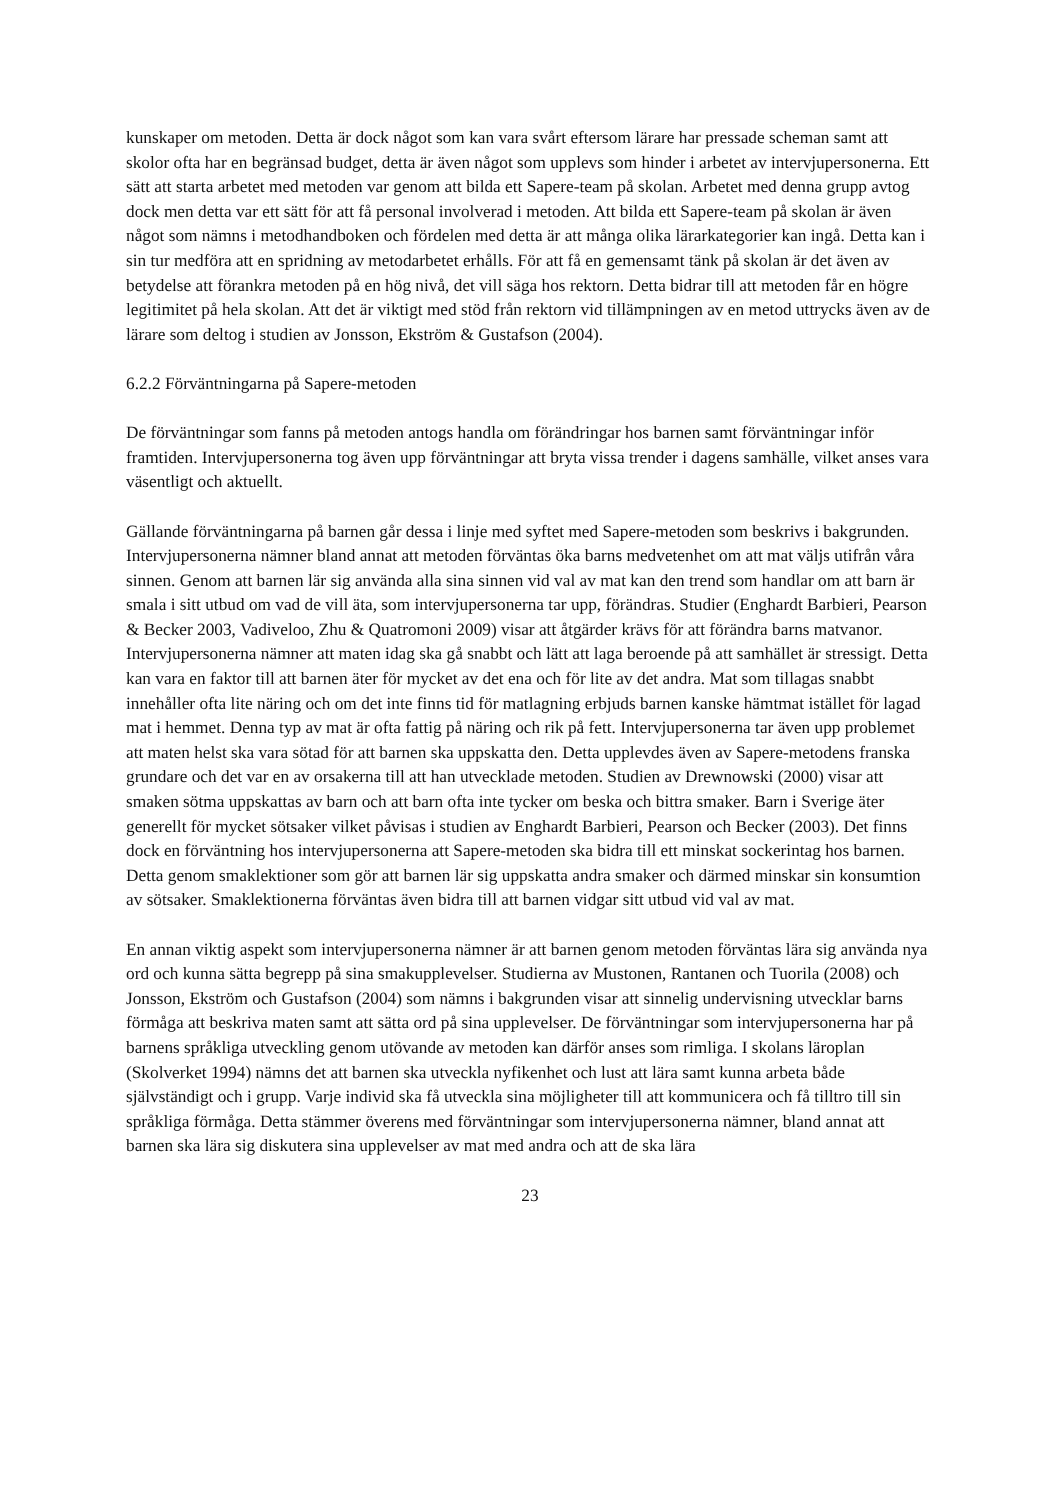kunskaper om metoden. Detta är dock något som kan vara svårt eftersom lärare har pressade scheman samt att skolor ofta har en begränsad budget, detta är även något som upplevs som hinder i arbetet av intervjupersonerna. Ett sätt att starta arbetet med metoden var genom att bilda ett Sapere-team på skolan. Arbetet med denna grupp avtog dock men detta var ett sätt för att få personal involverad i metoden. Att bilda ett Sapere-team på skolan är även något som nämns i metodhandboken och fördelen med detta är att många olika lärarkategorier kan ingå. Detta kan i sin tur medföra att en spridning av metodarbetet erhålls. För att få en gemensamt tänk på skolan är det även av betydelse att förankra metoden på en hög nivå, det vill säga hos rektorn. Detta bidrar till att metoden får en högre legitimitet på hela skolan. Att det är viktigt med stöd från rektorn vid tillämpningen av en metod uttrycks även av de lärare som deltog i studien av Jonsson, Ekström & Gustafson (2004).
6.2.2 Förväntningarna på Sapere-metoden
De förväntningar som fanns på metoden antogs handla om förändringar hos barnen samt förväntningar inför framtiden. Intervjupersonerna tog även upp förväntningar att bryta vissa trender i dagens samhälle, vilket anses vara väsentligt och aktuellt.
Gällande förväntningarna på barnen går dessa i linje med syftet med Sapere-metoden som beskrivs i bakgrunden. Intervjupersonerna nämner bland annat att metoden förväntas öka barns medvetenhet om att mat väljs utifrån våra sinnen. Genom att barnen lär sig använda alla sina sinnen vid val av mat kan den trend som handlar om att barn är smala i sitt utbud om vad de vill äta, som intervjupersonerna tar upp, förändras. Studier (Enghardt Barbieri, Pearson & Becker 2003, Vadiveloo, Zhu & Quatromoni 2009) visar att åtgärder krävs för att förändra barns matvanor. Intervjupersonerna nämner att maten idag ska gå snabbt och lätt att laga beroende på att samhället är stressigt. Detta kan vara en faktor till att barnen äter för mycket av det ena och för lite av det andra. Mat som tillagas snabbt innehåller ofta lite näring och om det inte finns tid för matlagning erbjuds barnen kanske hämtmat istället för lagad mat i hemmet. Denna typ av mat är ofta fattig på näring och rik på fett. Intervjupersonerna tar även upp problemet att maten helst ska vara sötad för att barnen ska uppskatta den. Detta upplevdes även av Sapere-metodens franska grundare och det var en av orsakerna till att han utvecklade metoden. Studien av Drewnowski (2000) visar att smaken sötma uppskattas av barn och att barn ofta inte tycker om beska och bittra smaker. Barn i Sverige äter generellt för mycket sötsaker vilket påvisas i studien av Enghardt Barbieri, Pearson och Becker (2003). Det finns dock en förväntning hos intervjupersonerna att Sapere-metoden ska bidra till ett minskat sockerintag hos barnen. Detta genom smaklektioner som gör att barnen lär sig uppskatta andra smaker och därmed minskar sin konsumtion av sötsaker. Smaklektionerna förväntas även bidra till att barnen vidgar sitt utbud vid val av mat.
En annan viktig aspekt som intervjupersonerna nämner är att barnen genom metoden förväntas lära sig använda nya ord och kunna sätta begrepp på sina smakupplevelser. Studierna av Mustonen, Rantanen och Tuorila (2008) och Jonsson, Ekström och Gustafson (2004) som nämns i bakgrunden visar att sinnelig undervisning utvecklar barns förmåga att beskriva maten samt att sätta ord på sina upplevelser. De förväntningar som intervjupersonerna har på barnens språkliga utveckling genom utövande av metoden kan därför anses som rimliga. I skolans läroplan (Skolverket 1994) nämns det att barnen ska utveckla nyfikenhet och lust att lära samt kunna arbeta både självständigt och i grupp. Varje individ ska få utveckla sina möjligheter till att kommunicera och få tilltro till sin språkliga förmåga. Detta stämmer överens med förväntningar som intervjupersonerna nämner, bland annat att barnen ska lära sig diskutera sina upplevelser av mat med andra och att de ska lära
23